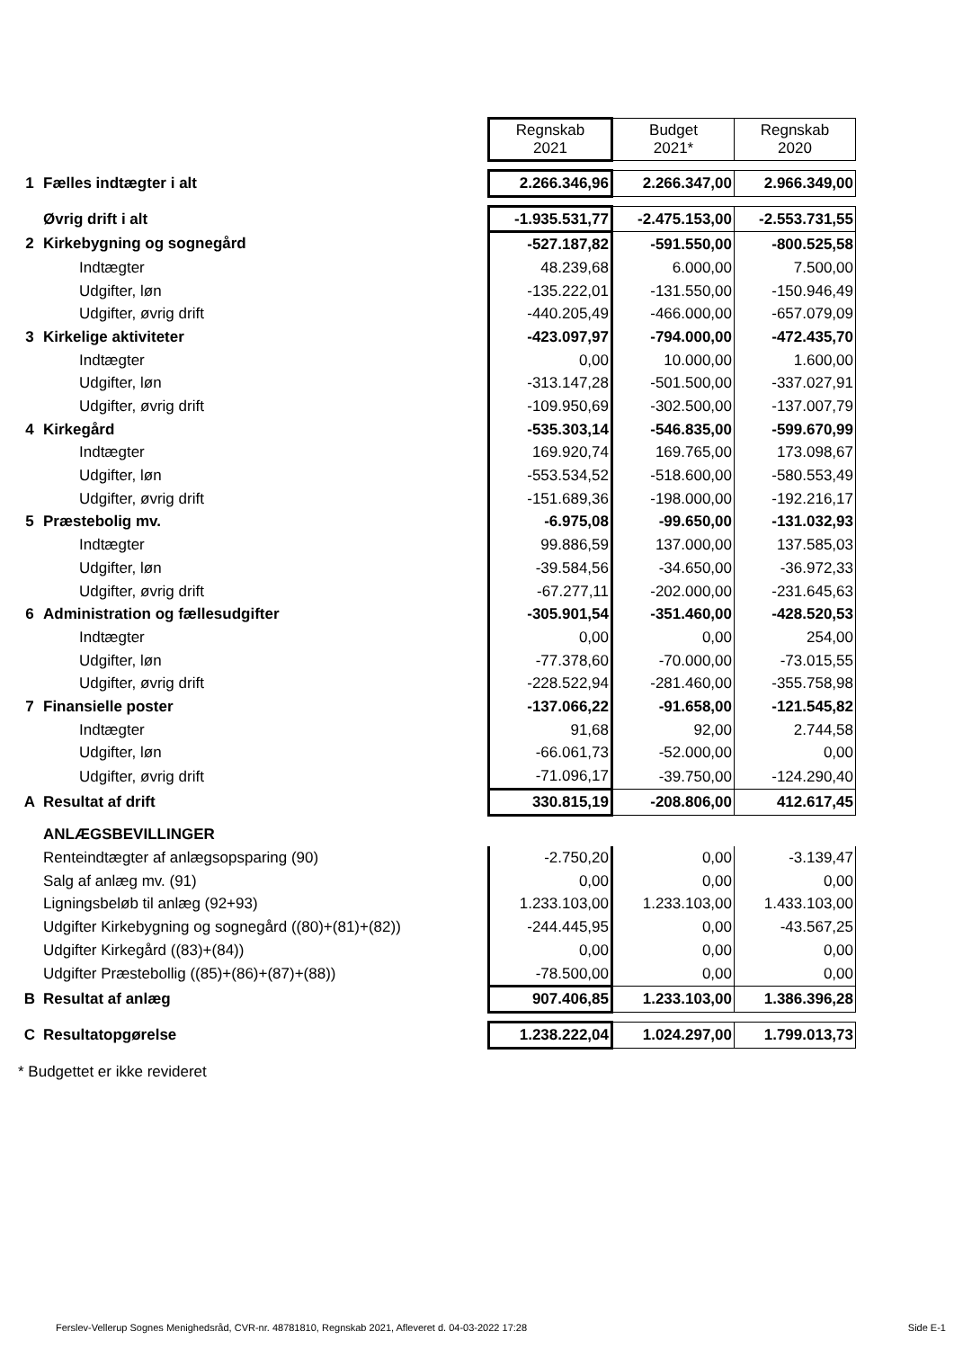| | | Regnskab 2021 | Budget 2021* | Regnskab 2020 |
| 1 | Fælles indtægter i alt | 2.266.346,96 | 2.266.347,00 | 2.966.349,00 |
| | Øvrig drift i alt | -1.935.531,77 | -2.475.153,00 | -2.553.731,55 |
| 2 | Kirkebygning og sognegård | -527.187,82 | -591.550,00 | -800.525,58 |
| | Indtægter | 48.239,68 | 6.000,00 | 7.500,00 |
| | Udgifter, løn | -135.222,01 | -131.550,00 | -150.946,49 |
| | Udgifter, øvrig drift | -440.205,49 | -466.000,00 | -657.079,09 |
| 3 | Kirkelige aktiviteter | -423.097,97 | -794.000,00 | -472.435,70 |
| | Indtægter | 0,00 | 10.000,00 | 1.600,00 |
| | Udgifter, løn | -313.147,28 | -501.500,00 | -337.027,91 |
| | Udgifter, øvrig drift | -109.950,69 | -302.500,00 | -137.007,79 |
| 4 | Kirkegård | -535.303,14 | -546.835,00 | -599.670,99 |
| | Indtægter | 169.920,74 | 169.765,00 | 173.098,67 |
| | Udgifter, løn | -553.534,52 | -518.600,00 | -580.553,49 |
| | Udgifter, øvrig drift | -151.689,36 | -198.000,00 | -192.216,17 |
| 5 | Præstebolig mv. | -6.975,08 | -99.650,00 | -131.032,93 |
| | Indtægter | 99.886,59 | 137.000,00 | 137.585,03 |
| | Udgifter, løn | -39.584,56 | -34.650,00 | -36.972,33 |
| | Udgifter, øvrig drift | -67.277,11 | -202.000,00 | -231.645,63 |
| 6 | Administration og fællesudgifter | -305.901,54 | -351.460,00 | -428.520,53 |
| | Indtægter | 0,00 | 0,00 | 254,00 |
| | Udgifter, løn | -77.378,60 | -70.000,00 | -73.015,55 |
| | Udgifter, øvrig drift | -228.522,94 | -281.460,00 | -355.758,98 |
| 7 | Finansielle poster | -137.066,22 | -91.658,00 | -121.545,82 |
| | Indtægter | 91,68 | 92,00 | 2.744,58 |
| | Udgifter, løn | -66.061,73 | -52.000,00 | 0,00 |
| | Udgifter, øvrig drift | -71.096,17 | -39.750,00 | -124.290,40 |
| A | Resultat af drift | 330.815,19 | -208.806,00 | 412.617,45 |
| | ANLÆGSBEVILLINGER | | | |
| | Renteindtægter af anlægsopsparing (90) | -2.750,20 | 0,00 | -3.139,47 |
| | Salg af anlæg mv. (91) | 0,00 | 0,00 | 0,00 |
| | Ligningsbeløb til anlæg (92+93) | 1.233.103,00 | 1.233.103,00 | 1.433.103,00 |
| | Udgifter Kirkebygning og sognegård ((80)+(81)+(82)) | -244.445,95 | 0,00 | -43.567,25 |
| | Udgifter Kirkegård ((83)+(84)) | 0,00 | 0,00 | 0,00 |
| | Udgifter Præstebollig ((85)+(86)+(87)+(88)) | -78.500,00 | 0,00 | 0,00 |
| B | Resultat af anlæg | 907.406,85 | 1.233.103,00 | 1.386.396,28 |
| C | Resultatopgørelse | 1.238.222,04 | 1.024.297,00 | 1.799.013,73 |
* Budgettet er ikke revideret
Ferslev-Vellerup Sognes Menighedsråd, CVR-nr. 48781810, Regnskab 2021, Afleveret d. 04-03-2022 17:28 Side E-1